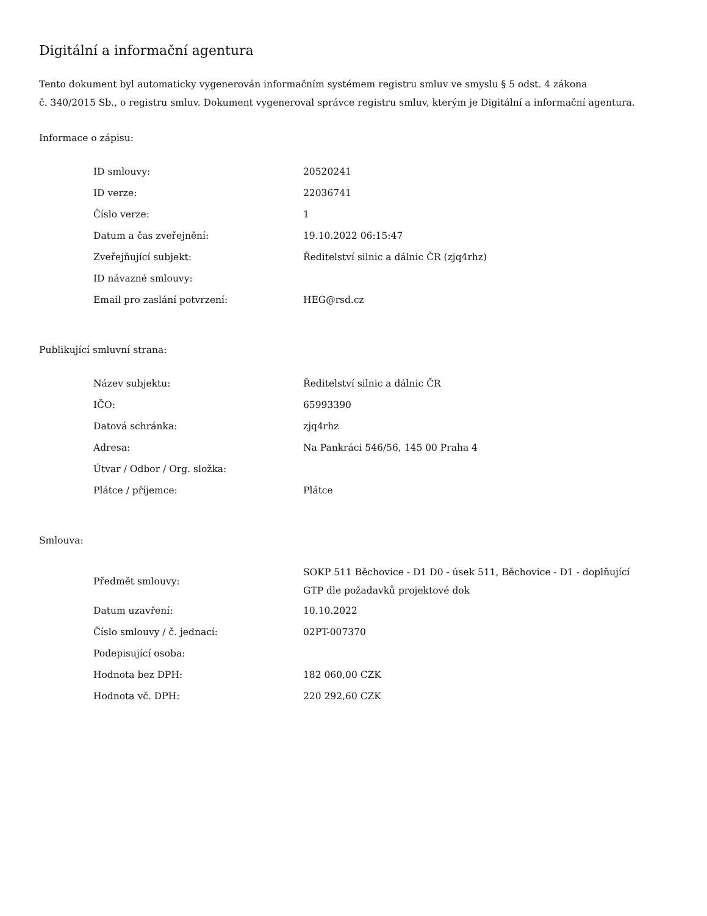Digitální a informační agentura
Tento dokument byl automaticky vygenerován informačním systémem registru smluv ve smyslu § 5 odst. 4 zákona
č. 340/2015 Sb., o registru smluv. Dokument vygeneroval správce registru smluv, kterým je Digitální a informační agentura.
Informace o zápisu:
| ID smlouvy: | 20520241 |
| ID verze: | 22036741 |
| Číslo verze: | 1 |
| Datum a čas zveřejnění: | 19.10.2022 06:15:47 |
| Zveřejňující subjekt: | Ředitelství silnic a dálnic ČR (zjq4rhz) |
| ID návazné smlouvy: | |
| Email pro zaslání potvrzení: | HEG@rsd.cz |
Publikující smluvní strana:
| Název subjektu: | Ředitelství silnic a dálnic ČR |
| IČO: | 65993390 |
| Datová schránka: | zjq4rhz |
| Adresa: | Na Pankráci 546/56, 145 00 Praha 4 |
| Útvar / Odbor / Org. složka: | |
| Plátce / příjemce: | Plátce |
Smlouva:
| Předmět smlouvy: | SOKP 511 Běchovice - D1 D0 - úsek 511, Běchovice - D1 - doplňující GTP dle požadavků projektové dok |
| Datum uzavření: | 10.10.2022 |
| Číslo smlouvy / č. jednací: | 02PT-007370 |
| Podepisující osoba: | |
| Hodnota bez DPH: | 182 060,00 CZK |
| Hodnota vč. DPH: | 220 292,60 CZK |